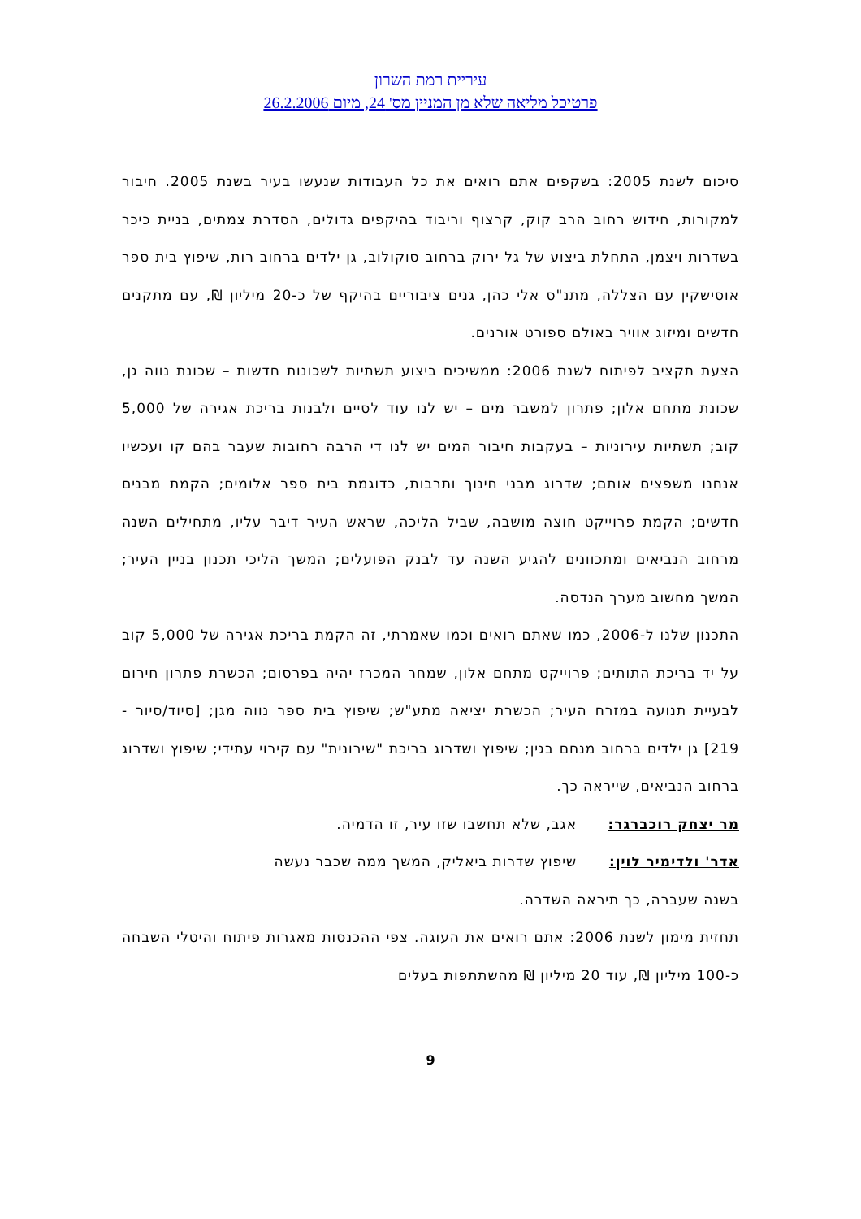עיריית רמת השרון
פרטיכל מליאה שלא מן המניין מס' 24, מיום 26.2.2006
סיכום לשנת 2005: בשקפים אתם רואים את כל העבודות שנעשו בעיר בשנת 2005. חיבור למקורות, חידוש רחוב הרב קוק, קרצוף וריבוד בהיקפים גדולים, הסדרת צמתים, בניית כיכר בשדרות ויצמן, התחלת ביצוע של גל ירוק ברחוב סוקולוב, גן ילדים ברחוב רות, שיפוץ בית ספר אוסישקין עם הצללה, מתנ"ס אלי כהן, גנים ציבוריים בהיקף של כ-20 מיליון ₪, עם מתקנים חדשים ומיזוג אוויר באולם ספורט אורנים.
הצעת תקציב לפיתוח לשנת 2006: ממשיכים ביצוע תשתיות לשכונות חדשות – שכונת נווה גן, שכונת מתחם אלון; פתרון למשבר מים – יש לנו עוד לסיים ולבנות בריכת אגירה של 5,000 קוב; תשתיות עירוניות – בעקבות חיבור המים יש לנו די הרבה רחובות שעבר בהם קו ועכשיו אנחנו משפצים אותם; שדרוג מבני חינוך ותרבות, כדוגמת בית ספר אלומים; הקמת מבנים חדשים; הקמת פרוייקט חוצה מושבה, שביל הליכה, שראש העיר דיבר עליו, מתחילים השנה מרחוב הנביאים ומתכוונים להגיע השנה עד לבנק הפועלים; המשך הליכי תכנון בניין העיר; המשך מחשוב מערך הנדסה.
התכנון שלנו ל-2006, כמו שאתם רואים וכמו שאמרתי, זה הקמת בריכת אגירה של 5,000 קוב על יד בריכת התותים; פרוייקט מתחם אלון, שמחר המכרז יהיה בפרסום; הכשרת פתרון חירום לבעיית תנועה במזרח העיר; הכשרת יציאה מתע"ש; שיפוץ בית ספר נווה מגן; [סיוד/סיור - 219] גן ילדים ברחוב מנחם בגין; שיפוץ ושדרוג בריכת "שירונית" עם קירוי עתידי; שיפוץ ושדרוג ברחוב הנביאים, שייראה כך.
מר יצחק רוכברגר: אגב, שלא תחשבו שזו עיר, זו הדמיה.
אדר' ולדימיר לוין: שיפוץ שדרות ביאליק, המשך ממה שכבר נעשה
בשנה שעברה, כך תיראה השדרה.
תחזית מימון לשנת 2006: אתם רואים את העוגה. צפי ההכנסות מאגרות פיתוח והיטלי השבחה כ-100 מיליון ₪, עוד 20 מיליון ₪ מהשתתפות בעלים
9